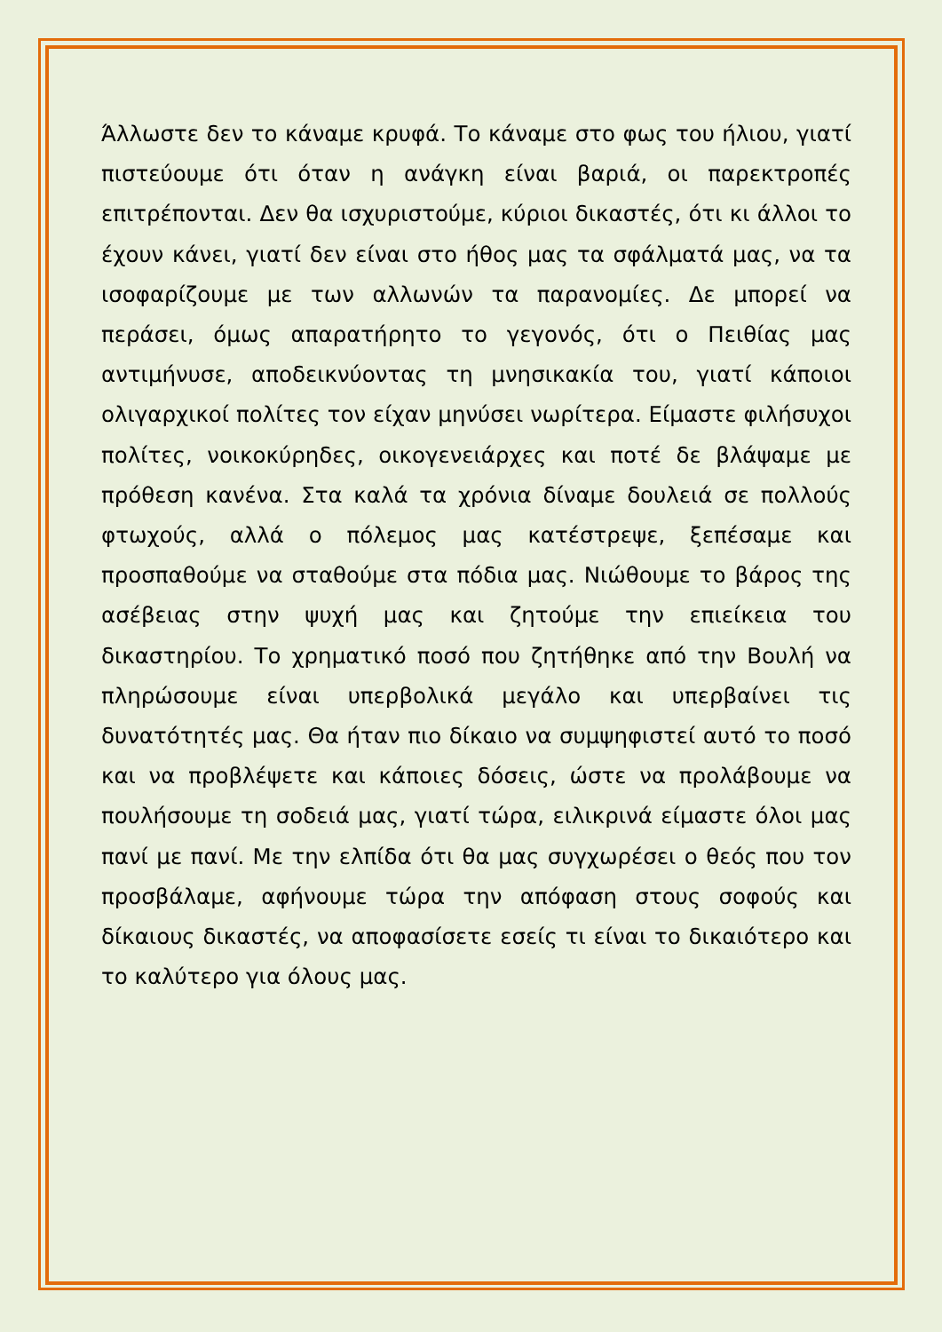Άλλωστε δεν το κάναμε κρυφά. Το κάναμε στο φως του ήλιου, γιατί πιστεύουμε ότι όταν η ανάγκη είναι βαριά, οι παρεκτροπές επιτρέπονται. Δεν θα ισχυριστούμε, κύριοι δικαστές, ότι κι άλλοι το έχουν κάνει, γιατί δεν είναι στο ήθος μας τα σφάλματά μας, να τα ισοφαρίζουμε με των αλλωνών τα παρανομίες. Δε μπορεί να περάσει, όμως απαρατήρητο το γεγονός, ότι ο Πειθίας μας αντιμήνυσε, αποδεικνύοντας τη μνησικακία του, γιατί κάποιοι ολιγαρχικοί πολίτες τον είχαν μηνύσει νωρίτερα. Είμαστε φιλήσυχοι πολίτες, νοικοκύρηδες, οικογενειάρχες και ποτέ δε βλάψαμε με πρόθεση κανένα. Στα καλά τα χρόνια δίναμε δουλειά σε πολλούς φτωχούς, αλλά ο πόλεμος μας κατέστρεψε, ξεπέσαμε και προσπαθούμε να σταθούμε στα πόδια μας. Νιώθουμε το βάρος της ασέβειας στην ψυχή μας και ζητούμε την επιείκεια του δικαστηρίου. Το χρηματικό ποσό που ζητήθηκε από την Βουλή να πληρώσουμε είναι υπερβολικά μεγάλο και υπερβαίνει τις δυνατότητές μας. Θα ήταν πιο δίκαιο να συμψηφιστεί αυτό το ποσό και να προβλέψετε και κάποιες δόσεις, ώστε να προλάβουμε να πουλήσουμε τη σοδειά μας, γιατί τώρα, ειλικρινά είμαστε όλοι μας πανί με πανί. Με την ελπίδα ότι θα μας συγχωρέσει ο θεός που τον προσβάλαμε, αφήνουμε τώρα την απόφαση στους σοφούς και δίκαιους δικαστές, να αποφασίσετε εσείς τι είναι το δικαιότερο και το καλύτερο για όλους μας.